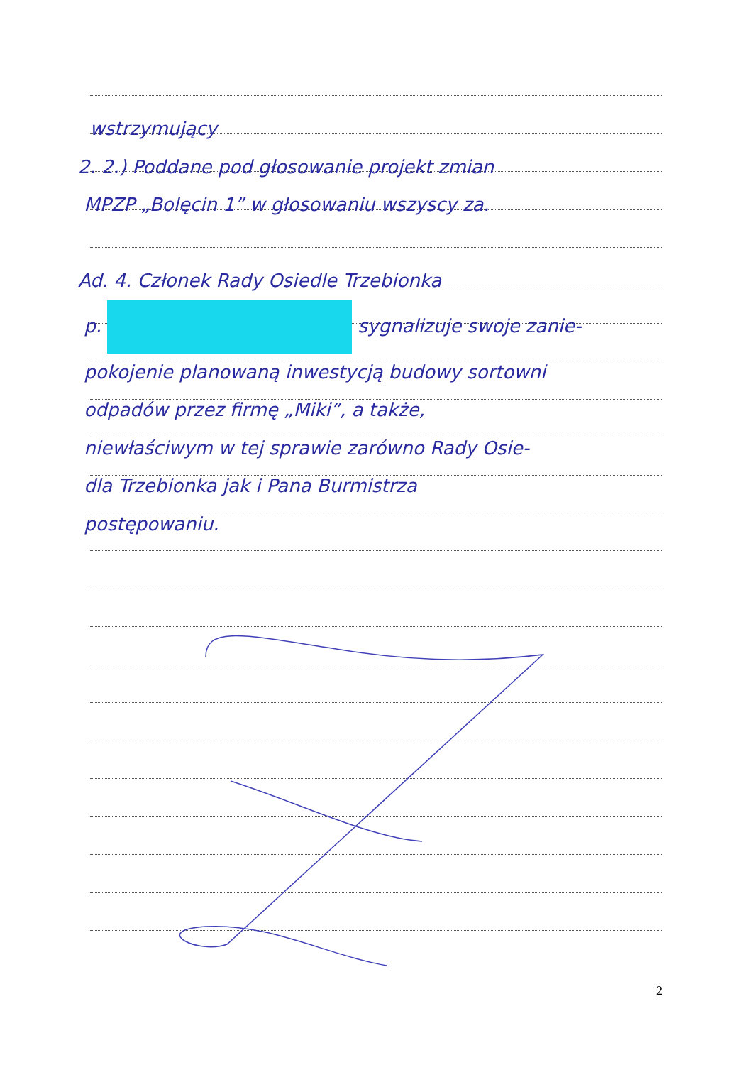wstrzymujący
2. 2.) Poddane pod głosowanie projekt zmian
MPZP „Bolęcin 1” w głosowaniu wszyscy za.
Ad. 4. Członek Rady Osiedle Trzebionka
p. sygnalizuje swoje zanie-
pokojenie planowaną inwestycją budowy sortowni
odpadów przez firmę „Miki”, a także,
niewłaściwym w tej sprawie zarówno Rady Osie-
dla Trzebionka jak i Pana Burmistrza
postępowaniu.
2